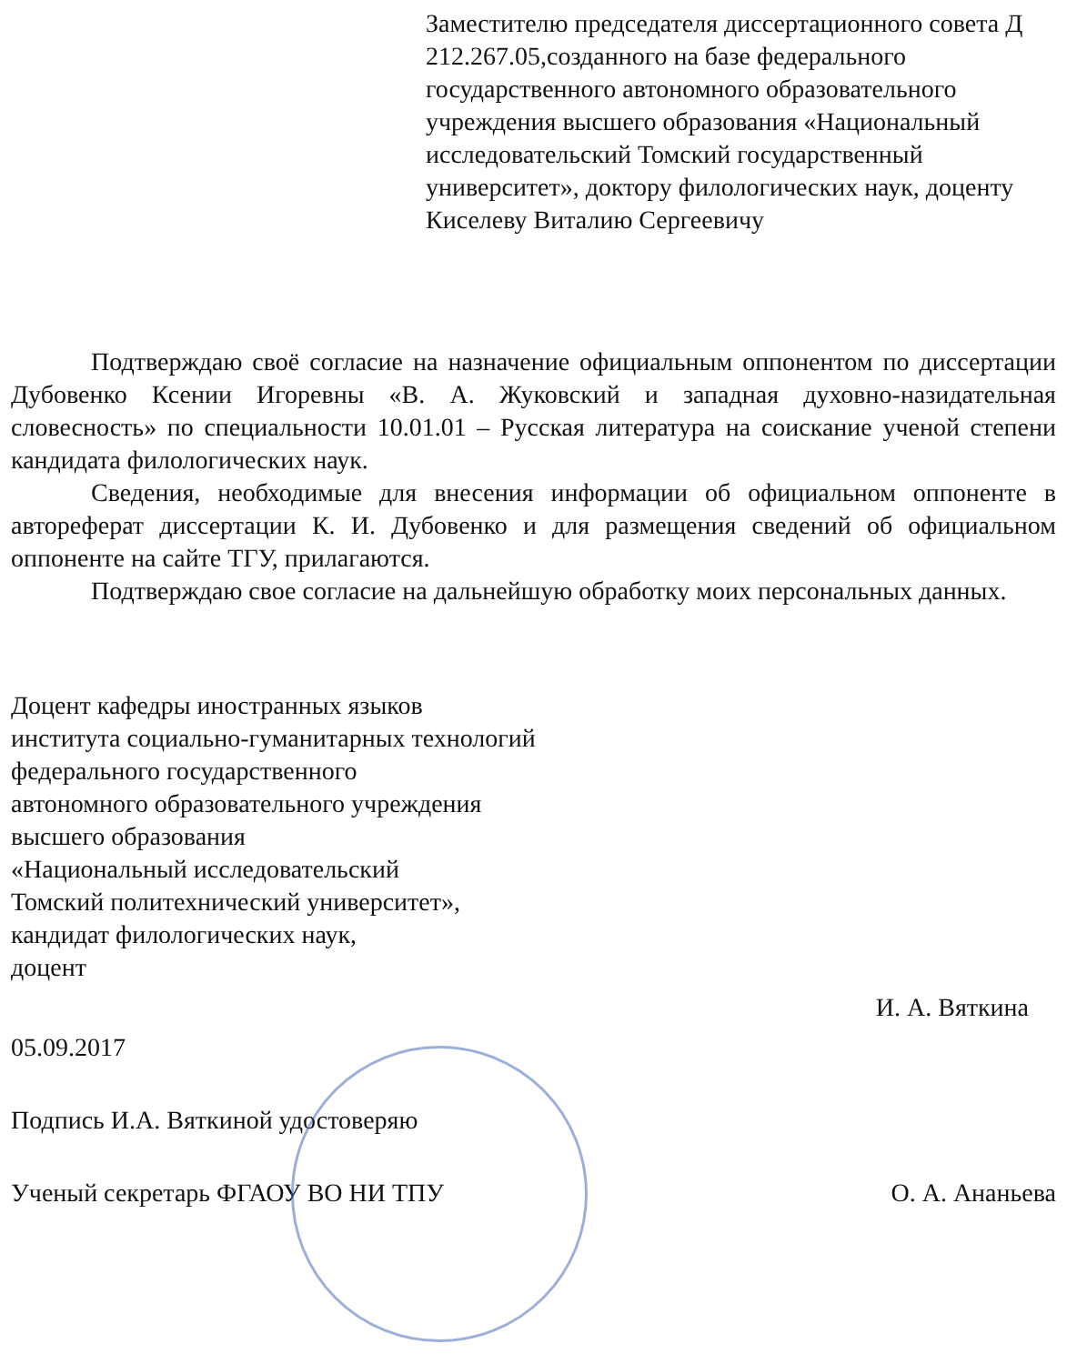Заместителю председателя диссертационного совета Д 212.267.05,созданного на базе федерального государственного автономного образовательного учреждения высшего образования «Национальный исследовательский Томский государственный университет», доктору филологических наук, доценту Киселеву Виталию Сергеевичу
Подтверждаю своё согласие на назначение официальным оппонентом по диссертации Дубовенко Ксении Игоревны «В. А. Жуковский и западная духовно-назидательная словесность» по специальности 10.01.01 – Русская литература на соискание ученой степени кандидата филологических наук.
Сведения, необходимые для внесения информации об официальном оппоненте в автореферат диссертации К. И. Дубовенко и для размещения сведений об официальном оппоненте на сайте ТГУ, прилагаются.
Подтверждаю свое согласие на дальнейшую обработку моих персональных данных.
Доцент кафедры иностранных языков
института социально-гуманитарных технологий
федерального государственного
автономного образовательного учреждения
высшего образования
«Национальный исследовательский
Томский политехнический университет»,
кандидат филологических наук,
доцент
И. А. Вяткина
05.09.2017
Подпись И.А. Вяткиной удостоверяю
Ученый секретарь ФГАОУ ВО НИ ТПУ О. А. Ананьева